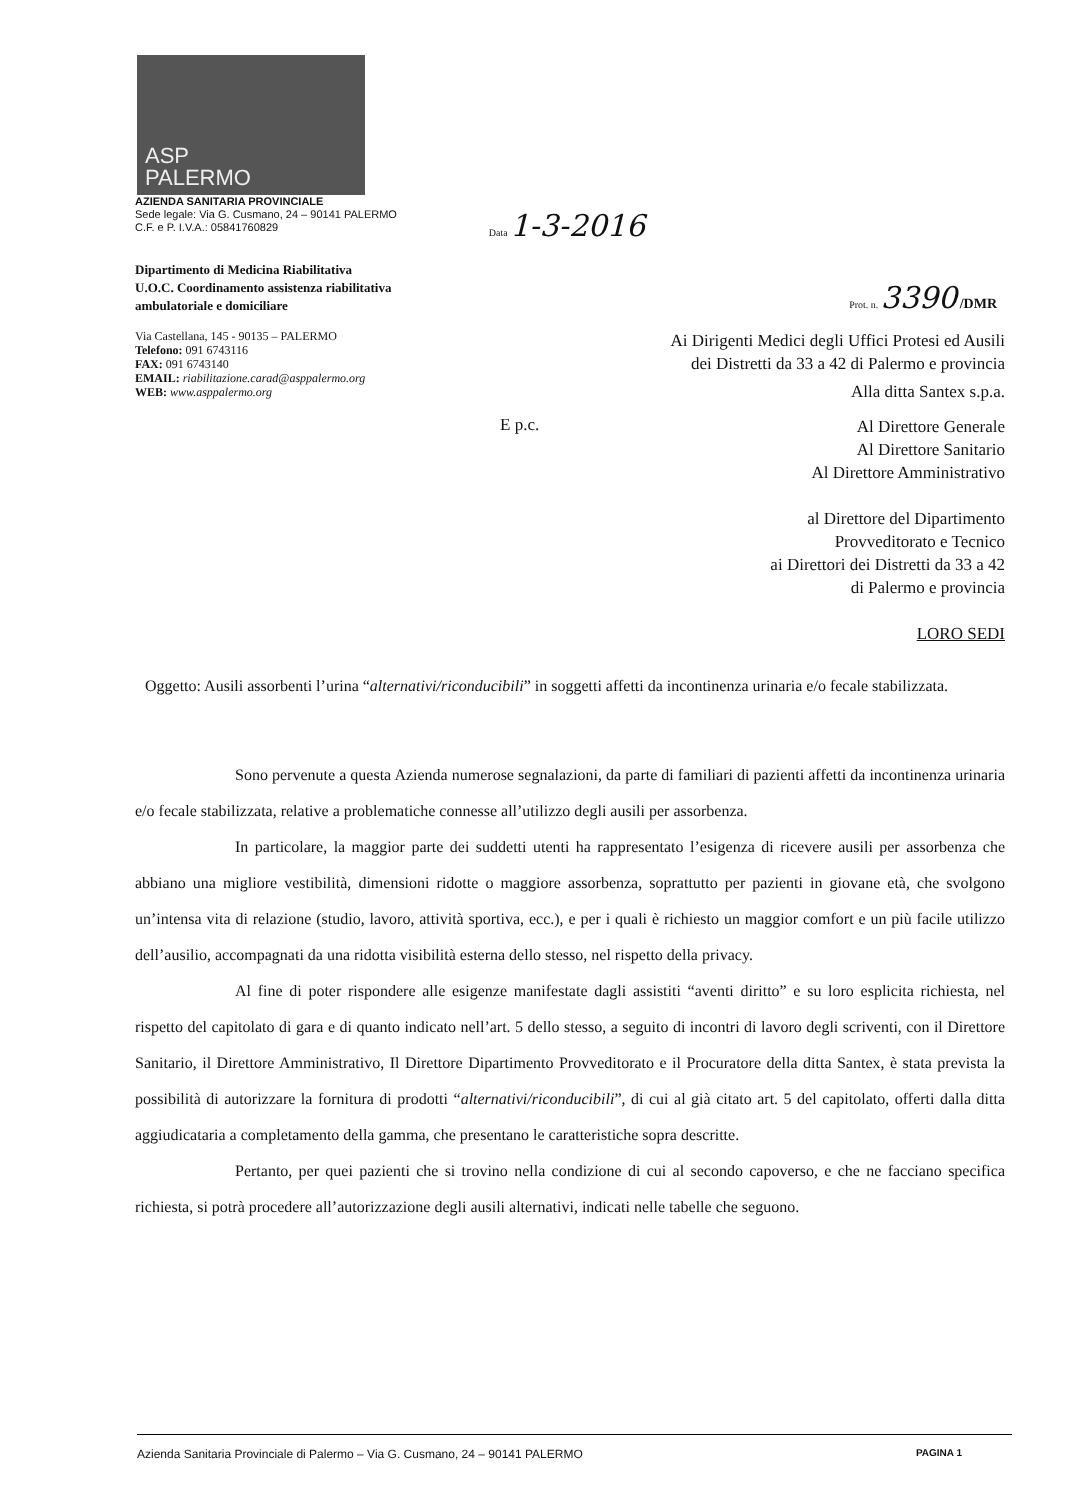ASP
PALERMO
AZIENDA SANITARIA PROVINCIALE
Sede legale: Via G. Cusmano, 24 – 90141 PALERMO
C.F. e P. I.V.A.: 05841760829
Data 1-3-2016
Dipartimento di Medicina Riabilitativa
U.O.C. Coordinamento assistenza riabilitativa
ambulatoriale e domiciliare
Prot. n. 3390 /DMR
Via Castellana, 145 - 90135 – PALERMO
Telefono: 091 6743116
FAX: 091 6743140
EMAIL: riabilitazione.carad@asppalermo.org
WEB: www.asppalermo.org
Ai Dirigenti Medici degli Uffici Protesi ed Ausili
dei Distretti da 33 a 42 di Palermo e provincia
Alla ditta Santex s.p.a.
E p.c.
Al Direttore Generale
Al Direttore Sanitario
Al Direttore Amministrativo
al Direttore del Dipartimento
Provveditorato e Tecnico
ai Direttori dei Distretti da 33 a 42
di Palermo e provincia
LORO SEDI
Oggetto: Ausili assorbenti l’urina “alternativi/riconducibili” in soggetti affetti da incontinenza urinaria e/o fecale stabilizzata.
Sono pervenute a questa Azienda numerose segnalazioni, da parte di familiari di pazienti affetti da incontinenza urinaria e/o fecale stabilizzata, relative a problematiche connesse all’utilizzo degli ausili per assorbenza.
In particolare, la maggior parte dei suddetti utenti ha rappresentato l’esigenza di ricevere ausili per assorbenza che abbiano una migliore vestibilità, dimensioni ridotte o maggiore assorbenza, soprattutto per pazienti in giovane età, che svolgono un’intensa vita di relazione (studio, lavoro, attività sportiva, ecc.), e per i quali è richiesto un maggior comfort e un più facile utilizzo dell’ausilio, accompagnati da una ridotta visibilità esterna dello stesso, nel rispetto della privacy.
Al fine di poter rispondere alle esigenze manifestate dagli assistiti “aventi diritto” e su loro esplicita richiesta, nel rispetto del capitolato di gara e di quanto indicato nell’art. 5 dello stesso, a seguito di incontri di lavoro degli scriventi, con il Direttore Sanitario, il Direttore Amministrativo, Il Direttore Dipartimento Provveditorato e il Procuratore della ditta Santex, è stata prevista la possibilità di autorizzare la fornitura di prodotti “alternativi/riconducibili”, di cui al già citato art. 5 del capitolato, offerti dalla ditta aggiudicataria a completamento della gamma, che presentano le caratteristiche sopra descritte.
Pertanto, per quei pazienti che si trovino nella condizione di cui al secondo capoverso, e che ne facciano specifica richiesta, si potrà procedere all’autorizzazione degli ausili alternativi, indicati nelle tabelle che seguono.
Azienda Sanitaria Provinciale di Palermo – Via G. Cusmano, 24 – 90141 PALERMO PAGINA 1